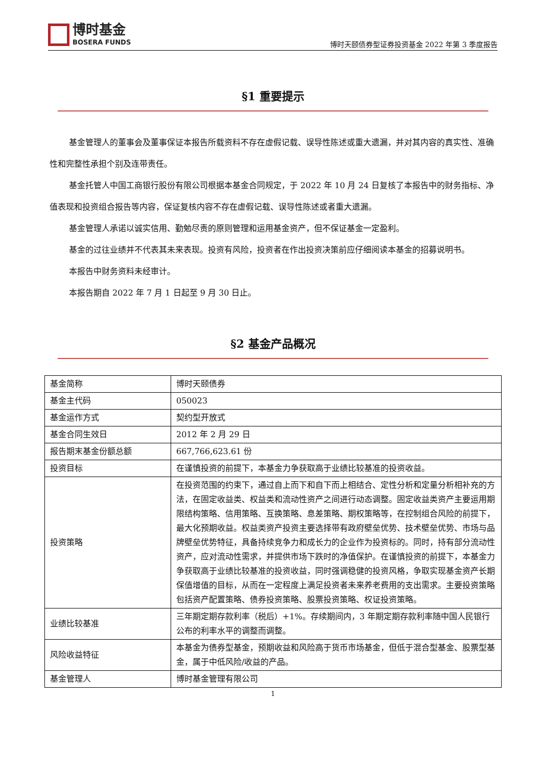博时基金
BOSERA FUNDS
博时天颐债券型证券投资基金 2022 年第 3 季度报告
§1 重要提示
基金管理人的董事会及董事保证本报告所载资料不存在虚假记载、误导性陈述或重大遗漏，并对其内容的真实性、准确性和完整性承担个别及连带责任。
基金托管人中国工商银行股份有限公司根据本基金合同规定，于 2022 年 10 月 24 日复核了本报告中的财务指标、净值表现和投资组合报告等内容，保证复核内容不存在虚假记载、误导性陈述或者重大遗漏。
基金管理人承诺以诚实信用、勤勉尽责的原则管理和运用基金资产，但不保证基金一定盈利。
基金的过往业绩并不代表其未来表现。投资有风险，投资者在作出投资决策前应仔细阅读本基金的招募说明书。
本报告中财务资料未经审计。
本报告期自 2022 年 7 月 1 日起至 9 月 30 日止。
§2 基金产品概况
| 基金简称 | 博时天颐债券 |
| 基金主代码 | 050023 |
| 基金运作方式 | 契约型开放式 |
| 基金合同生效日 | 2012 年 2 月 29 日 |
| 报告期末基金份额总额 | 667,766,623.61 份 |
| 投资目标 | 在谨慎投资的前提下，本基金力争获取高于业绩比较基准的投资收益。 |
| 投资策略 | 在投资范围的约束下，通过自上而下和自下而上相结合、定性分析和定量分析相补充的方法，在固定收益类、权益类和流动性资产之间进行动态调整。固定收益类资产主要运用期限结构策略、信用策略、互换策略、息差策略、期权策略等，在控制组合风险的前提下，最大化预期收益。权益类资产投资主要选择带有政府壁垒优势、技术壁垒优势、市场与品牌壁垒优势特征，具备持续竞争力和成长力的企业作为投资标的。同时，持有部分流动性资产，应对流动性需求，并提供市场下跌时的净值保护。在谨慎投资的前提下，本基金力争获取高于业绩比较基准的投资收益，同时强调稳健的投资风格，争取实现基金资产长期保值增值的目标，从而在一定程度上满足投资者未来养老费用的支出需求。主要投资策略包括资产配置策略、债券投资策略、股票投资策略、权证投资策略。 |
| 业绩比较基准 | 三年期定期存款利率（税后）+1%。存续期间内，3 年期定期存款利率随中国人民银行公布的利率水平的调整而调整。 |
| 风险收益特征 | 本基金为债券型基金，预期收益和风险高于货币市场基金，但低于混合型基金、股票型基金，属于中低风险/收益的产品。 |
| 基金管理人 | 博时基金管理有限公司 |
1